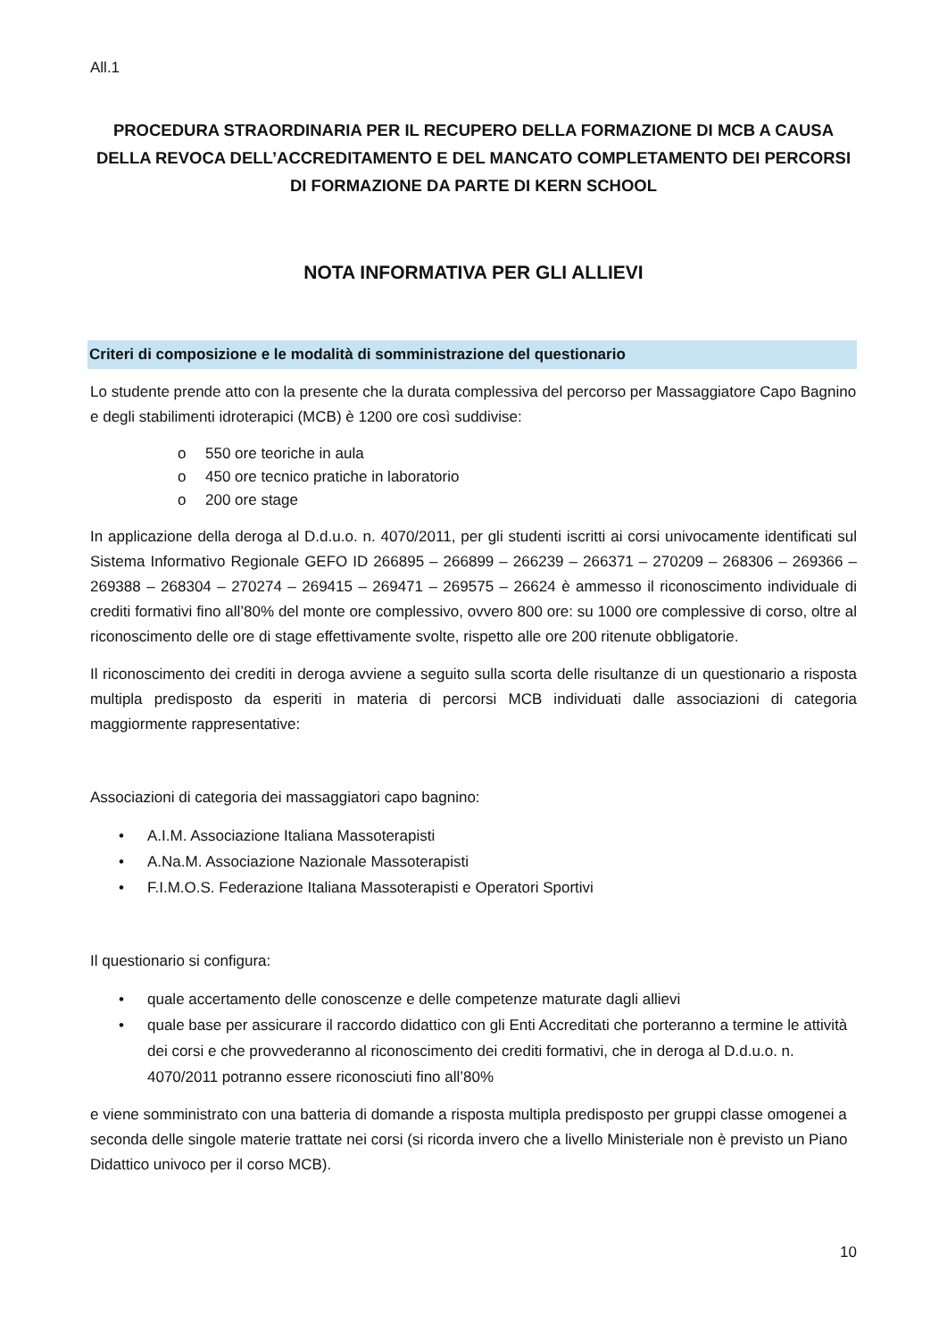All.1
PROCEDURA STRAORDINARIA PER IL RECUPERO DELLA FORMAZIONE DI MCB A CAUSA DELLA REVOCA DELL’ACCREDITAMENTO E DEL MANCATO COMPLETAMENTO DEI PERCORSI DI FORMAZIONE DA PARTE DI KERN SCHOOL
NOTA INFORMATIVA PER GLI ALLIEVI
Criteri di composizione e le modalità di somministrazione del questionario
Lo studente prende atto con la presente che la durata complessiva del percorso per Massaggiatore Capo Bagnino e degli stabilimenti idroterapici (MCB) è 1200 ore così suddivise:
o 550 ore teoriche in aula
o 450 ore tecnico pratiche in laboratorio
o 200 ore stage
In applicazione della deroga al D.d.u.o. n. 4070/2011, per gli studenti iscritti ai corsi univocamente identificati sul Sistema Informativo Regionale GEFO ID 266895 – 266899 – 266239 – 266371 – 270209 – 268306 – 269366 – 269388 – 268304 – 270274 – 269415 – 269471 – 269575 – 26624 è ammesso il riconoscimento individuale di crediti formativi fino all’80% del monte ore complessivo, ovvero 800 ore: su 1000 ore complessive di corso, oltre al riconoscimento delle ore di stage effettivamente svolte, rispetto alle ore 200 ritenute obbligatorie.
Il riconoscimento dei crediti in deroga avviene a seguito sulla scorta delle risultanze di un questionario a risposta multipla predisposto da esperiti in materia di percorsi MCB individuati dalle associazioni di categoria maggiormente rappresentative:
Associazioni di categoria dei massaggiatori capo bagnino:
• A.I.M. Associazione Italiana Massoterapisti
• A.Na.M. Associazione Nazionale Massoterapisti
• F.I.M.O.S. Federazione Italiana Massoterapisti e Operatori Sportivi
Il questionario si configura:
• quale accertamento delle conoscenze e delle competenze maturate dagli allievi
• quale base per assicurare il raccordo didattico con gli Enti Accreditati che porteranno a termine le attività dei corsi e che provvederanno al riconoscimento dei crediti formativi, che in deroga al D.d.u.o. n. 4070/2011 potranno essere riconosciuti fino all’80%
e viene somministrato con una batteria di domande a risposta multipla predisposto per gruppi classe omogenei a seconda delle singole materie trattate nei corsi (si ricorda invero che a livello Ministeriale non è previsto un Piano Didattico univoco per il corso MCB).
10